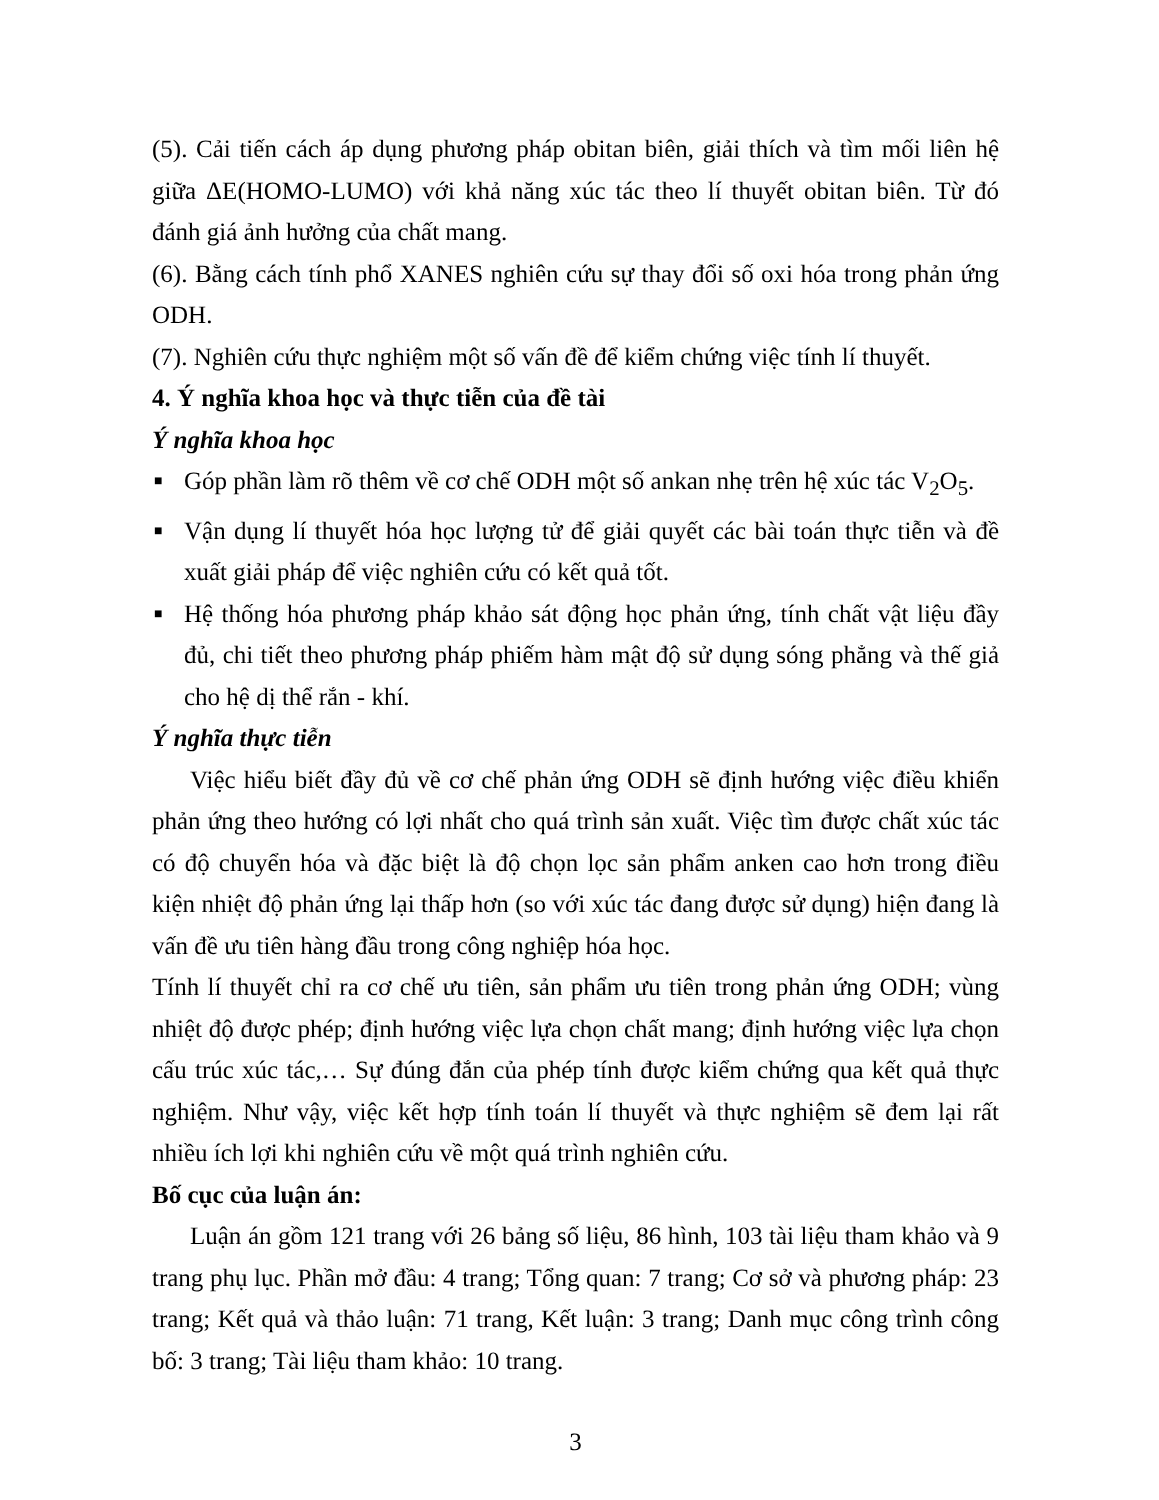(5). Cải tiến cách áp dụng phương pháp obitan biên, giải thích và tìm mối liên hệ giữa ΔE(HOMO-LUMO) với khả năng xúc tác theo lí thuyết obitan biên. Từ đó đánh giá ảnh hưởng của chất mang.
(6). Bằng cách tính phổ XANES nghiên cứu sự thay đổi số oxi hóa trong phản ứng ODH.
(7). Nghiên cứu thực nghiệm một số vấn đề để kiểm chứng việc tính lí thuyết.
4. Ý nghĩa khoa học và thực tiễn của đề tài
Ý nghĩa khoa học
■ Góp phần làm rõ thêm về cơ chế ODH một số ankan nhẹ trên hệ xúc tác V<sub>2</sub>O<sub>5</sub>.
■ Vận dụng lí thuyết hóa học lượng tử để giải quyết các bài toán thực tiễn và đề xuất giải pháp để việc nghiên cứu có kết quả tốt.
■ Hệ thống hóa phương pháp khảo sát động học phản ứng, tính chất vật liệu đầy đủ, chi tiết theo phương pháp phiếm hàm mật độ sử dụng sóng phẳng và thế giả cho hệ dị thể rắn - khí.
Ý nghĩa thực tiễn
Việc hiểu biết đầy đủ về cơ chế phản ứng ODH sẽ định hướng việc điều khiển phản ứng theo hướng có lợi nhất cho quá trình sản xuất. Việc tìm được chất xúc tác có độ chuyển hóa và đặc biệt là độ chọn lọc sản phẩm anken cao hơn trong điều kiện nhiệt độ phản ứng lại thấp hơn (so với xúc tác đang được sử dụng) hiện đang là vấn đề ưu tiên hàng đầu trong công nghiệp hóa học.
Tính lí thuyết chỉ ra cơ chế ưu tiên, sản phẩm ưu tiên trong phản ứng ODH; vùng nhiệt độ được phép; định hướng việc lựa chọn chất mang; định hướng việc lựa chọn cấu trúc xúc tác,… Sự đúng đắn của phép tính được kiểm chứng qua kết quả thực nghiệm. Như vậy, việc kết hợp tính toán lí thuyết và thực nghiệm sẽ đem lại rất nhiều ích lợi khi nghiên cứu về một quá trình nghiên cứu.
Bố cục của luận án:
Luận án gồm 121 trang với 26 bảng số liệu, 86 hình, 103 tài liệu tham khảo và 9 trang phụ lục. Phần mở đầu: 4 trang; Tổng quan: 7 trang; Cơ sở và phương pháp: 23 trang; Kết quả và thảo luận: 71 trang, Kết luận: 3 trang; Danh mục công trình công bố: 3 trang; Tài liệu tham khảo: 10 trang.
3